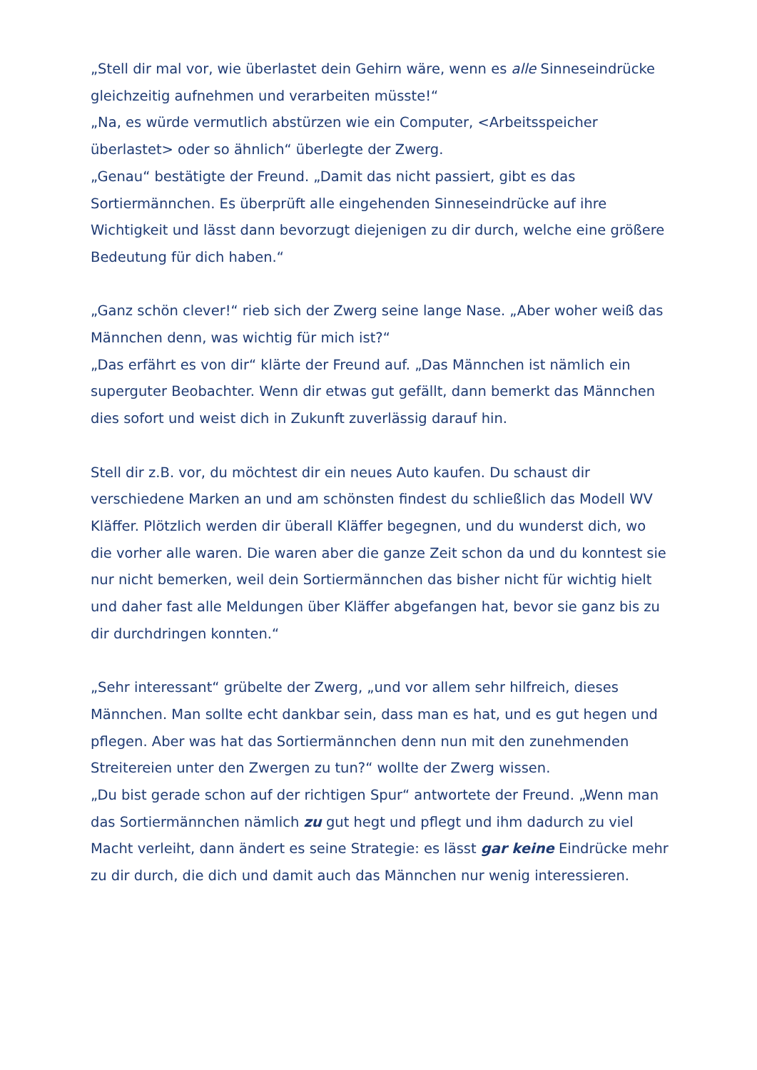„Stell dir mal vor, wie überlastet dein Gehirn wäre, wenn es alle Sinneseindrücke gleichzeitig aufnehmen und verarbeiten müsste!“
„Na, es würde vermutlich abstürzen wie ein Computer, <Arbeitsspeicher überlastet> oder so ähnlich“ überlegte der Zwerg.
„Genau“ bestätigte der Freund. „Damit das nicht passiert, gibt es das Sortiermännchen. Es überprüft alle eingehenden Sinneseindrücke auf ihre Wichtigkeit und lässt dann bevorzugt diejenigen zu dir durch, welche eine größere Bedeutung für dich haben.“
„Ganz schön clever!“ rieb sich der Zwerg seine lange Nase. „Aber woher weiß das Männchen denn, was wichtig für mich ist?“
„Das erfährt es von dir“ klärte der Freund auf. „Das Männchen ist nämlich ein superguter Beobachter. Wenn dir etwas gut gefällt, dann bemerkt das Männchen dies sofort und weist dich in Zukunft zuverlässig darauf hin.
Stell dir z.B. vor, du möchtest dir ein neues Auto kaufen. Du schaust dir verschiedene Marken an und am schönsten findest du schließlich das Modell WV Kläffer. Plötzlich werden dir überall Kläffer begegnen, und du wunderst dich, wo die vorher alle waren. Die waren aber die ganze Zeit schon da und du konntest sie nur nicht bemerken, weil dein Sortiermännchen das bisher nicht für wichtig hielt und daher fast alle Meldungen über Kläffer abgefangen hat, bevor sie ganz bis zu dir durchdringen konnten.“
„Sehr interessant“ grübelte der Zwerg, „und vor allem sehr hilfreich, dieses Männchen. Man sollte echt dankbar sein, dass man es hat, und es gut hegen und pflegen. Aber was hat das Sortiermännchen denn nun mit den zunehmenden Streitereien unter den Zwergen zu tun?“ wollte der Zwerg wissen.
„Du bist gerade schon auf der richtigen Spur“ antwortete der Freund. „Wenn man das Sortiermännchen nämlich zu gut hegt und pflegt und ihm dadurch zu viel Macht verleiht, dann ändert es seine Strategie: es lässt gar keine Eindrücke mehr zu dir durch, die dich und damit auch das Männchen nur wenig interessieren.